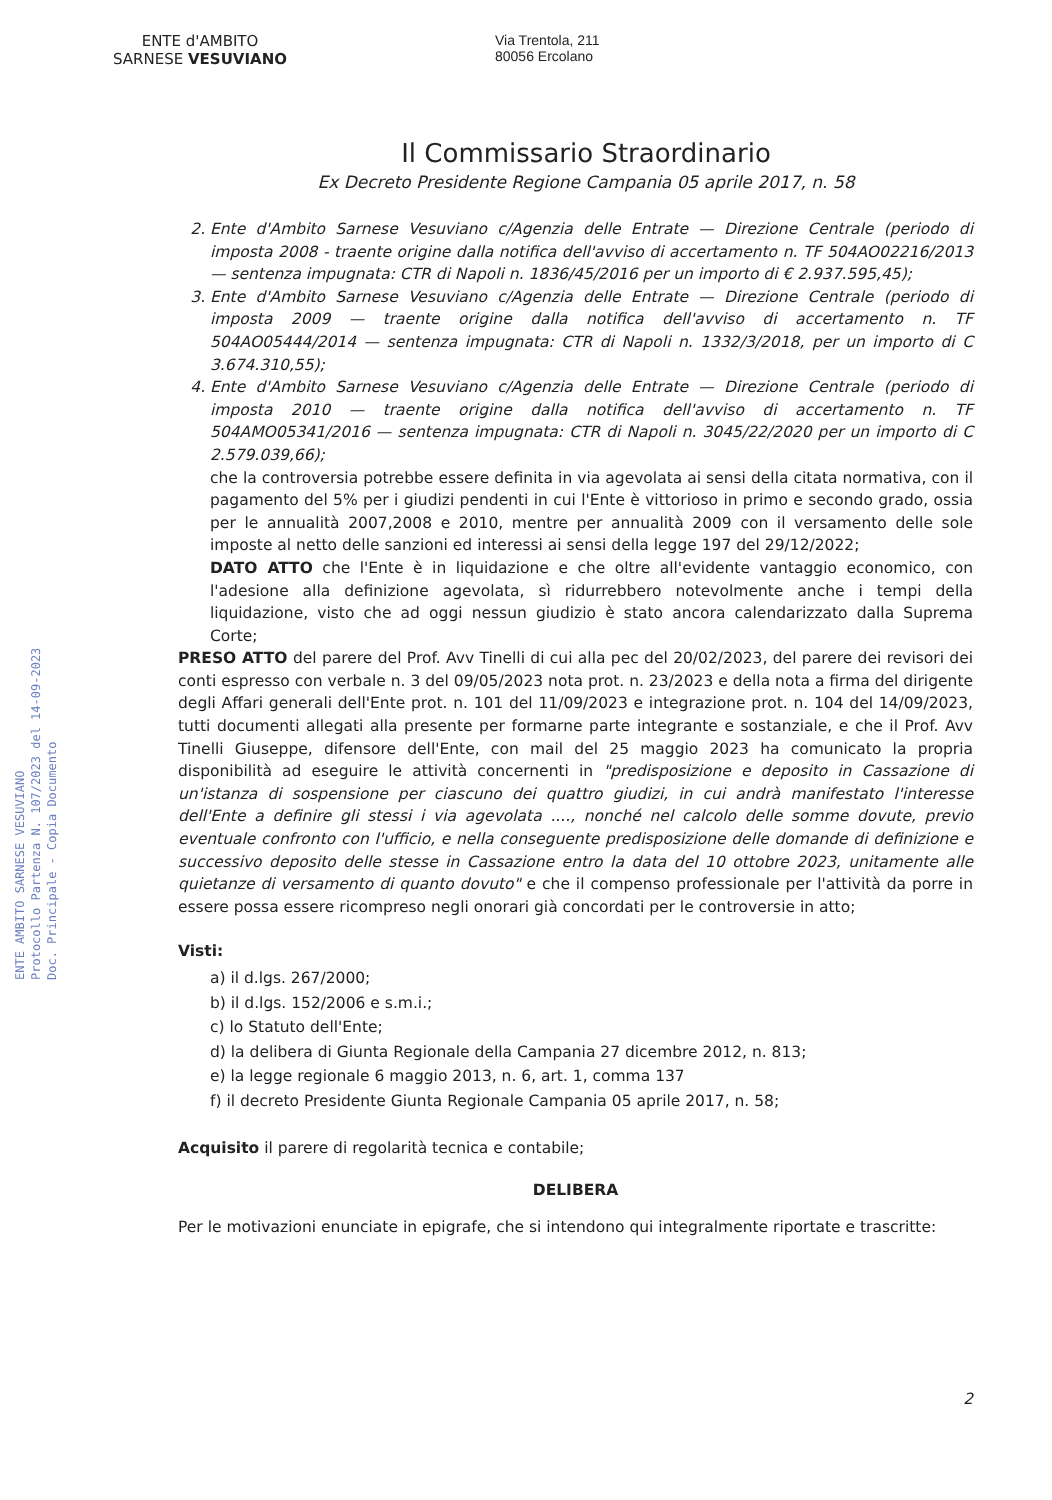ENTE d'AMBITO
SARNESE VESUVIANO
Via Trentola, 211
80056 Ercolano
Il Commissario Straordinario
Ex Decreto Presidente Regione Campania 05 aprile 2017, n. 58
ENTE AMBITO SARNESE VESUVIANO
Protocollo Partenza N. 107/2023 del 14-09-2023
Doc. Principale - Copia Documento
2. Ente d'Ambito Sarnese Vesuviano c/Agenzia delle Entrate — Direzione Centrale (periodo di imposta 2008 - traente origine dalla notifica dell'avviso di accertamento n. TF 504AO02216/2013 — sentenza impugnata: CTR di Napoli n. 1836/45/2016 per un importo di € 2.937.595,45);
3. Ente d'Ambito Sarnese Vesuviano c/Agenzia delle Entrate — Direzione Centrale (periodo di imposta 2009 — traente origine dalla notifica dell'avviso di accertamento n. TF 504AO05444/2014 — sentenza impugnata: CTR di Napoli n. 1332/3/2018, per un importo di C 3.674.310,55);
4. Ente d'Ambito Sarnese Vesuviano c/Agenzia delle Entrate — Direzione Centrale (periodo di imposta 2010 — traente origine dalla notifica dell'avviso di accertamento n. TF 504AMO05341/2016 — sentenza impugnata: CTR di Napoli n. 3045/22/2020 per un importo di C 2.579.039,66);
che la controversia potrebbe essere definita in via agevolata ai sensi della citata normativa, con il pagamento del 5% per i giudizi pendenti in cui l'Ente è vittorioso in primo e secondo grado, ossia per le annualità 2007,2008 e 2010, mentre per annualità 2009 con il versamento delle sole imposte al netto delle sanzioni ed interessi ai sensi della legge 197 del 29/12/2022;
DATO ATTO che l'Ente è in liquidazione e che oltre all'evidente vantaggio economico, con l'adesione alla definizione agevolata, sì ridurrebbero notevolmente anche i tempi della liquidazione, visto che ad oggi nessun giudizio è stato ancora calendarizzato dalla Suprema Corte;
PRESO ATTO del parere del Prof. Avv Tinelli di cui alla pec del 20/02/2023, del parere dei revisori dei conti espresso con verbale n. 3 del 09/05/2023 nota prot. n. 23/2023 e della nota a firma del dirigente degli Affari generali dell'Ente prot. n. 101 del 11/09/2023 e integrazione prot. n. 104 del 14/09/2023, tutti documenti allegati alla presente per formarne parte integrante e sostanziale, e che il Prof. Avv Tinelli Giuseppe, difensore dell'Ente, con mail del 25 maggio 2023 ha comunicato la propria disponibilità ad eseguire le attività concernenti in "predisposizione e deposito in Cassazione di un'istanza di sospensione per ciascuno dei quattro giudizi, in cui andrà manifestato l'interesse dell'Ente a definire gli stessi i via agevolata ...., nonché nel calcolo delle somme dovute, previo eventuale confronto con l'ufficio, e nella conseguente predisposizione delle domande di definizione e successivo deposito delle stesse in Cassazione entro la data del 10 ottobre 2023, unitamente alle quietanze di versamento di quanto dovuto" e che il compenso professionale per l'attività da porre in essere possa essere ricompreso negli onorari già concordati per le controversie in atto;
Visti:
a) il d.lgs. 267/2000;
b) il d.lgs. 152/2006 e s.m.i.;
c) lo Statuto dell'Ente;
d) la delibera di Giunta Regionale della Campania 27 dicembre 2012, n. 813;
e) la legge regionale 6 maggio 2013, n. 6, art. 1, comma 137
f) il decreto Presidente Giunta Regionale Campania 05 aprile 2017, n. 58;
Acquisito il parere di regolarità tecnica e contabile;
DELIBERA
Per le motivazioni enunciate in epigrafe, che si intendono qui integralmente riportate e trascritte:
2